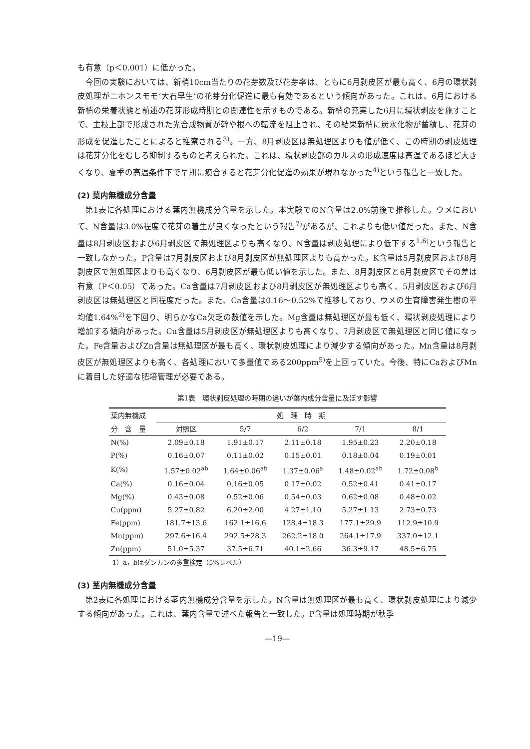も有意（p＜0.001）に低かった。
今回の実験においては、新梢10cm当たりの花芽数及び花芽率は、ともに6月剥皮区が最も高く、6月の環状剥皮処理がニホンスモモ‘大石早生’の花芽分化促進に最も有効であるという傾向があった。これは、6月における新梢の栄養状態と前述の花芽形成時期との関連性を示すものである。新梢の充実した6月に環状剥皮を施すことで、主枝上部で形成された光合成物質が幹や根への転流を阻止され、その結果新梢に炭水化物が蓄積し、花芽の形成を促進したことによると推察される<sup>3)</sup>。一方、8月剥皮区は無処理区よりも値が低く、この時期の剥皮処理は花芽分化をむしろ抑制するものと考えられた。これは、環状剥皮部のカルスの形成速度は高温であるほど大きくなり、夏季の高温条件下で早期に癒合すると花芽分化促進の効果が現れなかった<sup>4)</sup>という報告と一致した。
(2) 葉内無機成分含量
第1表に各処理における葉内無機成分含量を示した。本実験でのN含量は2.0%前後で推移した。ウメにおいて、N含量は3.0%程度で花芽の着生が良くなったという報告<sup>7)</sup>があるが、これよりも低い値だった。また、N含量は8月剥皮区および6月剥皮区で無処理区よりも高くなり、N含量は剥皮処理により低下する<sup>1,6)</sup>という報告と一致しなかった。P含量は7月剥皮区および8月剥皮区が無処理区よりも高かった。K含量は5月剥皮区および8月剥皮区で無処理区よりも高くなり、6月剥皮区が最も低い値を示した。また、8月剥皮区と6月剥皮区でその差は有意（P＜0.05）であった。Ca含量は7月剥皮区および8月剥皮区が無処理区よりも高く、5月剥皮区および6月剥皮区は無処理区と同程度だった。また、Ca含量は0.16〜0.52%で推移しており、ウメの生育障害発生樹の平均値1.64%<sup>2)</sup>を下回り、明らかなCa欠乏の数値を示した。Mg含量は無処理区が最も低く、環状剥皮処理により増加する傾向があった。Cu含量は5月剥皮区が無処理区よりも高くなり、7月剥皮区で無処理区と同じ値になった。Fe含量およびZn含量は無処理区が最も高く、環状剥皮処理により減少する傾向があった。Mn含量は8月剥皮区が無処理区よりも高く、各処理において多量値である200ppm<sup>5)</sup>を上回っていた。今後、特にCaおよびMnに着目した好適な肥培管理が必要である。
第1表　環状剥皮処理の時期の違いが葉内成分含量に及ぼす影響
| 葉内無機成 | 処 理 時 期 | | | | |
| --- | --- | --- | --- | --- | --- |
| 分 含 量 | 対照区 | 5/7 | 6/2 | 7/1 | 8/1 |
| N(%) | 2.09±0.18 | 1.91±0.17 | 2.11±0.18 | 1.95±0.23 | 2.20±0.18 |
| P(%) | 0.16±0.07 | 0.11±0.02 | 0.15±0.01 | 0.18±0.04 | 0.19±0.01 |
| K(%) | 1.57±0.02<sup>ab</sup> | 1.64±0.06<sup>ab</sup> | 1.37±0.06<sup>a</sup> | 1.48±0.02<sup>ab</sup> | 1.72±0.08<sup>b</sup> |
| Ca(%) | 0.16±0.04 | 0.16±0.05 | 0.17±0.02 | 0.52±0.41 | 0.41±0.17 |
| Mg(%) | 0.43±0.08 | 0.52±0.06 | 0.54±0.03 | 0.62±0.08 | 0.48±0.02 |
| Cu(ppm) | 5.27±0.82 | 6.20±2.00 | 4.27±1.10 | 5.27±1.13 | 2.73±0.73 |
| Fe(ppm) | 181.7±13.6 | 162.1±16.6 | 128.4±18.3 | 177.1±29.9 | 112.9±10.9 |
| Mn(ppm) | 297.6±16.4 | 292.5±28.3 | 262.2±18.0 | 264.1±17.9 | 337.0±12.1 |
| Zn(ppm) | 51.0±5.37 | 37.5±6.71 | 40.1±2.66 | 36.3±9.17 | 48.5±6.75 |
1）a，bはダンカンの多重検定（5%レベル）
(3) 茎内無機成分含量
第2表に各処理における茎内無機成分含量を示した。N含量は無処理区が最も高く、環状剥皮処理により減少する傾向があった。これは、葉内含量で述べた報告と一致した。P含量は処理時期が秋季
—19—